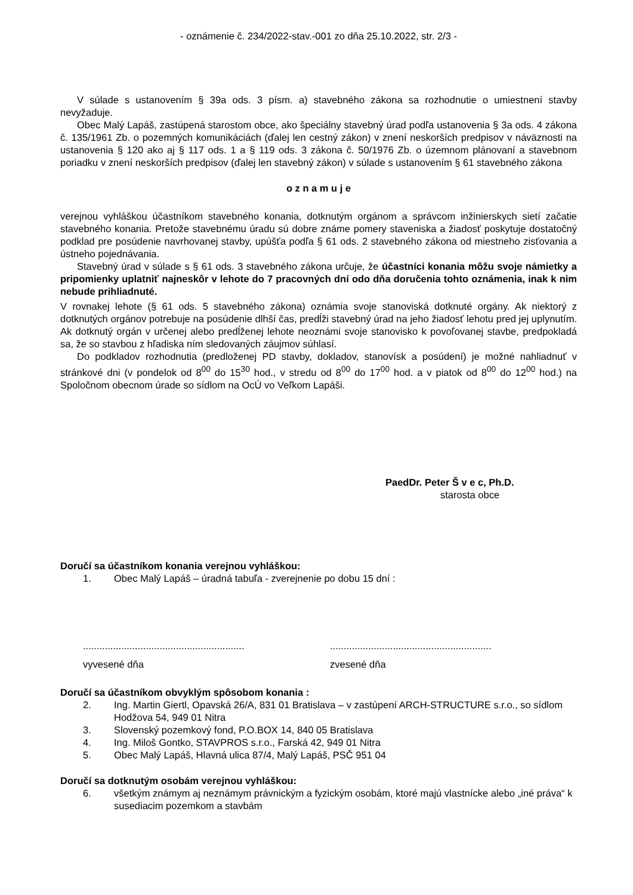- oznámenie č. 234/2022-stav.-001 zo dňa 25.10.2022, str. 2/3 -
V súlade s ustanovením § 39a ods. 3 písm. a) stavebného zákona sa rozhodnutie o umiestnení stavby nevyžaduje.
Obec Malý Lapáš, zastúpená starostom obce, ako špeciálny stavebný úrad podľa ustanovenia § 3a ods. 4 zákona č. 135/1961 Zb. o pozemných komunikáciách (ďalej len cestný zákon) v znení neskorších predpisov v náväznosti na ustanovenia § 120 ako aj § 117 ods. 1 a § 119 ods. 3 zákona č. 50/1976 Zb. o územnom plánovaní a stavebnom poriadku v znení neskorších predpisov (ďalej len stavebný zákon) v súlade s ustanovením § 61 stavebného zákona
o z n a m u j e
verejnou vyhláškou účastníkom stavebného konania, dotknutým orgánom a správcom inžinierskych sietí začatie stavebného konania. Pretože stavebnému úradu sú dobre známe pomery staveniska a žiadosť poskytuje dostatočný podklad pre posúdenie navrhovanej stavby, upúšťa podľa § 61 ods. 2 stavebného zákona od miestneho zisťovania a ústneho pojednávania.
Stavebný úrad v súlade s § 61 ods. 3 stavebného zákona určuje, že účastníci konania môžu svoje námietky a pripomienky uplatniť najneskôr v lehote do 7 pracovných dní odo dňa doručenia tohto oznámenia, inak k nim nebude prihliadnuté.
V rovnakej lehote (§ 61 ods. 5 stavebného zákona) oznámia svoje stanoviská dotknuté orgány. Ak niektorý z dotknutých orgánov potrebuje na posúdenie dlhší čas, predĺži stavebný úrad na jeho žiadosť lehotu pred jej uplynutím. Ak dotknutý orgán v určenej alebo predĺženej lehote neoznámi svoje stanovisko k povoľovanej stavbe, predpokladá sa, že so stavbou z hľadiska ním sledovaných záujmov súhlasí.
Do podkladov rozhodnutia (predloženej PD stavby, dokladov, stanovísk a posúdení) je možné nahliadnuť v stránkové dni (v pondelok od 8<sup>00</sup> do 15<sup>30</sup> hod., v stredu od 8<sup>00</sup> do 17<sup>00</sup> hod. a v piatok od 8<sup>00</sup> do 12<sup>00</sup> hod.) na Spoločnom obecnom úrade so sídlom na OcÚ vo Veľkom Lapáši.
PaedDr. Peter Š v e c, Ph.D.
starosta obce
Doručí sa účastníkom konania verejnou vyhláškou:
1. Obec Malý Lapáš – úradná tabuľa - zverejnenie po dobu 15 dní :
...........................................................
...........................................................
vyvesené dňa zvesené dňa
Doručí sa účastníkom obvyklým spôsobom konania :
2. Ing. Martin Giertl, Opavská 26/A, 831 01 Bratislava – v zastúpení ARCH-STRUCTURE s.r.o., so sídlom Hodžova 54, 949 01 Nitra
3. Slovenský pozemkový fond, P.O.BOX 14, 840 05 Bratislava
4. Ing. Miloš Gontko, STAVPROS s.r.o., Farská 42, 949 01 Nitra
5. Obec Malý Lapáš, Hlavná ulica 87/4, Malý Lapáš, PSČ 951 04
Doručí sa dotknutým osobám verejnou vyhláškou:
6. všetkým známym aj neznámym právnickým a fyzickým osobám, ktoré majú vlastnícke alebo „iné práva“ k susediacim pozemkom a stavbám